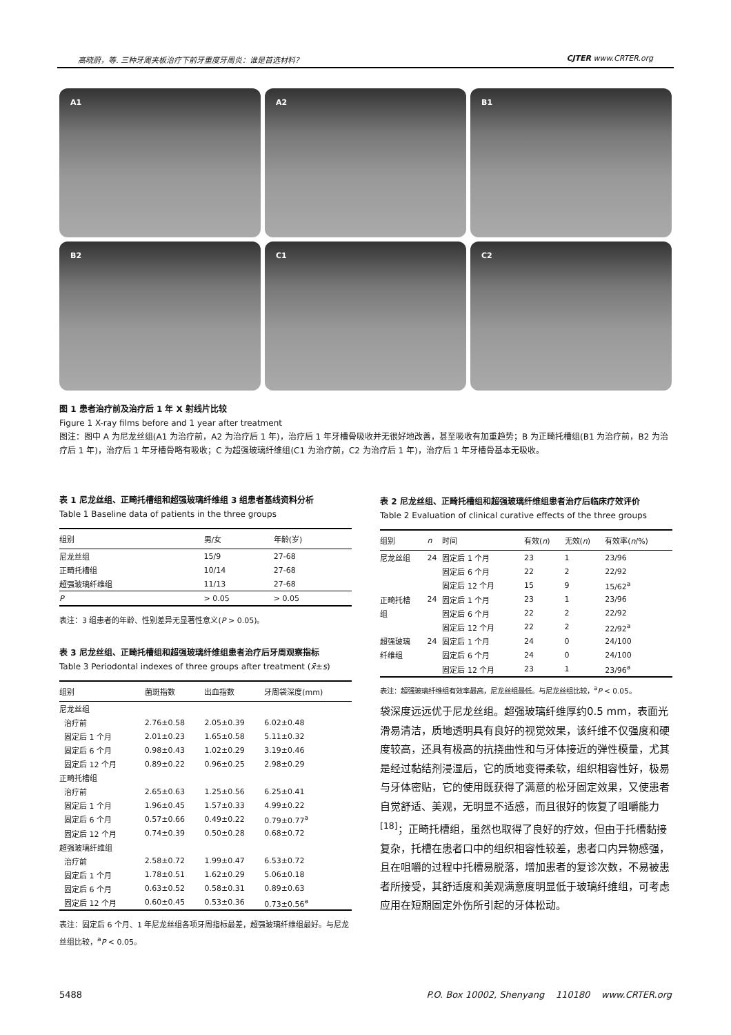高晓蔚，等. 三种牙周夹板治疗下前牙重度牙周炎：谁是首选材料？ CJTER www.CRTER.org
A1
A2
B1
B2
C1
C2
图 1 患者治疗前及治疗后 1 年 X 射线片比较
Figure 1 X-ray films before and 1 year after treatment
图注：图中 A 为尼龙丝组(A1 为治疗前，A2 为治疗后 1 年)，治疗后 1 年牙槽骨吸收并无很好地改善，甚至吸收有加重趋势；B 为正畸托槽组(B1 为治疗前，B2 为治疗后 1 年)，治疗后 1 年牙槽骨略有吸收；C 为超强玻璃纤维组(C1 为治疗前，C2 为治疗后 1 年)，治疗后 1 年牙槽骨基本无吸收。
表 1 尼龙丝组、正畸托槽组和超强玻璃纤维组 3 组患者基线资料分析
Table 1 Baseline data of patients in the three groups
| 组别 | 男/女 | 年龄(岁) |
| --- | --- | --- |
| 尼龙丝组 | 15/9 | 27-68 |
| 正畸托槽组 | 10/14 | 27-68 |
| 超强玻璃纤维组 | 11/13 | 27-68 |
| P | > 0.05 | > 0.05 |
表注：3 组患者的年龄、性别差异无显著性意义(P > 0.05)。
表 3 尼龙丝组、正畸托槽组和超强玻璃纤维组患者治疗后牙周观察指标
Table 3 Periodontal indexes of three groups after treatment (x̄±s)
| 组别 | 菌斑指数 | 出血指数 | 牙周袋深度(mm) |
| --- | --- | --- | --- |
| 尼龙丝组 | | | |
| 治疗前 | 2.76±0.58 | 2.05±0.39 | 6.02±0.48 |
| 固定后 1 个月 | 2.01±0.23 | 1.65±0.58 | 5.11±0.32 |
| 固定后 6 个月 | 0.98±0.43 | 1.02±0.29 | 3.19±0.46 |
| 固定后 12 个月 | 0.89±0.22 | 0.96±0.25 | 2.98±0.29 |
| 正畸托槽组 | | | |
| 治疗前 | 2.65±0.63 | 1.25±0.56 | 6.25±0.41 |
| 固定后 1 个月 | 1.96±0.45 | 1.57±0.33 | 4.99±0.22 |
| 固定后 6 个月 | 0.57±0.66 | 0.49±0.22 | 0.79±0.77<sup>a</sup> |
| 固定后 12 个月 | 0.74±0.39 | 0.50±0.28 | 0.68±0.72 |
| 超强玻璃纤维组 | | | |
| 治疗前 | 2.58±0.72 | 1.99±0.47 | 6.53±0.72 |
| 固定后 1 个月 | 1.78±0.51 | 1.62±0.29 | 5.06±0.18 |
| 固定后 6 个月 | 0.63±0.52 | 0.58±0.31 | 0.89±0.63 |
| 固定后 12 个月 | 0.60±0.45 | 0.53±0.36 | 0.73±0.56<sup>a</sup> |
表注：固定后 6 个月、1 年尼龙丝组各项牙周指标最差，超强玻璃纤维组最好。与尼龙丝组比较，<sup>a</sup>P < 0.05。
表 2 尼龙丝组、正畸托槽组和超强玻璃纤维组患者治疗后临床疗效评价
Table 2 Evaluation of clinical curative effects of the three groups
| 组别 | n | 时间 | 有效( n ) | 无效( n ) | 有效率( n /%) |
| --- | --- | --- | --- | --- | --- |
| 尼龙丝组 | 24 | 固定后 1 个月 | 23 | 1 | 23/96 |
| | | 固定后 6 个月 | 22 | 2 | 22/92 |
| | | 固定后 12 个月 | 15 | 9 | 15/62<sup>a</sup> |
| 正畸托槽 | 24 | 固定后 1 个月 | 23 | 1 | 23/96 |
| 组 | | 固定后 6 个月 | 22 | 2 | 22/92 |
| | | 固定后 12 个月 | 22 | 2 | 22/92<sup>a</sup> |
| 超强玻璃 | 24 | 固定后 1 个月 | 24 | 0 | 24/100 |
| 纤维组 | | 固定后 6 个月 | 24 | 0 | 24/100 |
| | | 固定后 12 个月 | 23 | 1 | 23/96<sup>a</sup> |
表注：超强玻璃纤维组有效率最高，尼龙丝组最低。与尼龙丝组比较，<sup>a</sup>P < 0.05。
袋深度远远优于尼龙丝组。超强玻璃纤维厚约0.5 mm，表面光滑易清洁，质地透明具有良好的视觉效果，该纤维不仅强度和硬度较高，还具有极高的抗挠曲性和与牙体接近的弹性模量，尤其是经过黏结剂浸湿后，它的质地变得柔软，组织相容性好，极易与牙体密贴，它的使用既获得了满意的松牙固定效果，又使患者自觉舒适、美观，无明显不适感，而且很好的恢复了咀嚼能力<sup>[18]</sup>；正畸托槽组，虽然也取得了良好的疗效，但由于托槽黏接复杂，托槽在患者口中的组织相容性较差，患者口内异物感强，且在咀嚼的过程中托槽易脱落，增加患者的复诊次数，不易被患者所接受，其舒适度和美观满意度明显低于玻璃纤维组，可考虑应用在短期固定外伤所引起的牙体松动。
5488 P.O. Box 10002, Shenyang 110180 www.CRTER.org